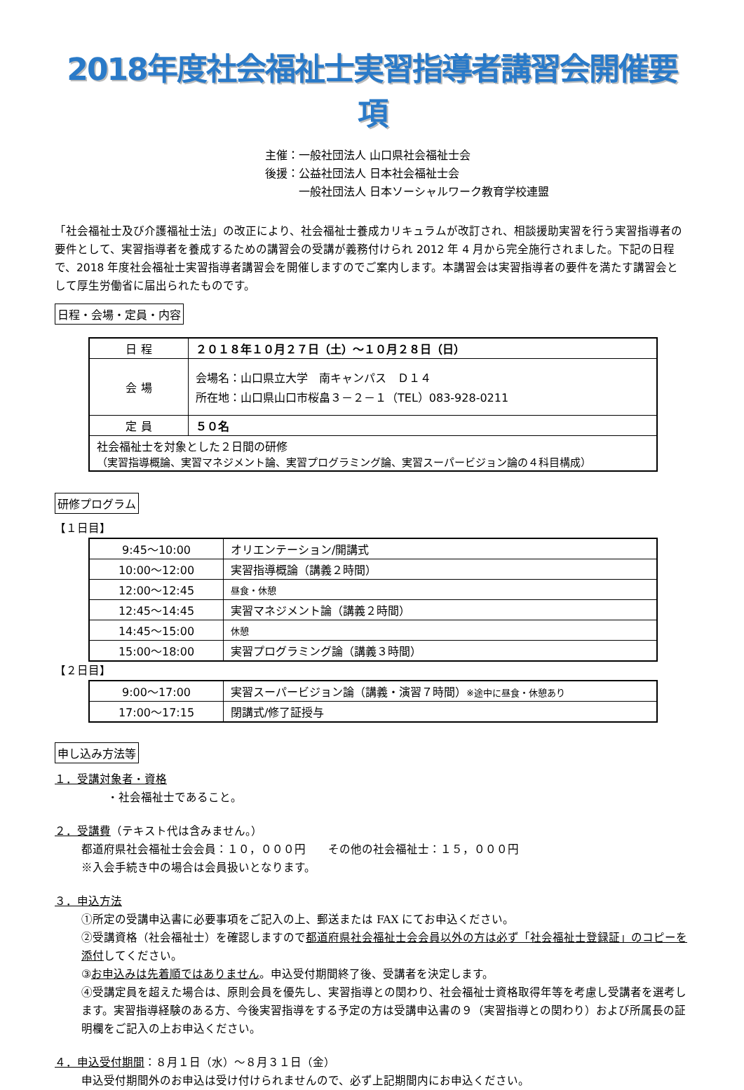2018年度社会福祉士実習指導者講習会開催要項
主催：一般社団法人 山口県社会福祉士会
後援：公益社団法人 日本社会福祉士会
　　　一般社団法人 日本ソーシャルワーク教育学校連盟
「社会福祉士及び介護福祉士法」の改正により、社会福祉士養成カリキュラムが改訂され、相談援助実習を行う実習指導者の要件として、実習指導者を養成するための講習会の受講が義務付けられ 2012 年 4 月から完全施行されました。下記の日程で、2018 年度社会福祉士実習指導者講習会を開催しますのでご案内します。本講習会は実習指導者の要件を満たす講習会として厚生労働省に届出られたものです。
日程・会場・定員・内容
| 日 程 | ２０１８年１０月２７日（土）～１０月２８日（日） |
| 会 場 | 会場名：山口県立大学 南キャンパス Ｄ１４ 所在地：山口県山口市桜畠３－２－１（TEL）083-928-0211 |
| 定 員 | ５０名 |
| 社会福祉士を対象とした２日間の研修 （実習指導概論、実習マネジメント論、実習プログラミング論、実習スーパービジョン論の４科目構成） | |
研修プログラム
【１日目】
| 9:45～10:00 | オリエンテーション/開講式 |
| 10:00～12:00 | 実習指導概論（講義２時間） |
| 12:00～12:45 | 昼食・休憩 |
| 12:45～14:45 | 実習マネジメント論（講義２時間） |
| 14:45～15:00 | 休憩 |
| 15:00～18:00 | 実習プログラミング論（講義３時間） |
【２日目】
| 9:00～17:00 | 実習スーパービジョン論（講義・演習７時間） ※途中に昼食・休憩あり |
| 17:00～17:15 | 閉講式/修了証授与 |
申し込み方法等
１．受講対象者・資格
・社会福祉士であること。
２．受講費（テキスト代は含みません。）
都道府県社会福祉士会会員：１０，０００円　　その他の社会福祉士：１５，０００円
※入会手続き中の場合は会員扱いとなります。
３．申込方法
①所定の受講申込書に必要事項をご記入の上、郵送または FAX にてお申込ください。
②受講資格（社会福祉士）を確認しますので都道府県社会福祉士会会員以外の方は必ず「社会福祉士登録証」のコピーを添付してください。
③お申込みは先着順ではありません。申込受付期間終了後、受講者を決定します。
④受講定員を超えた場合は、原則会員を優先し、実習指導との関わり、社会福祉士資格取得年等を考慮し受講者を選考します。実習指導経験のある方、今後実習指導をする予定の方は受講申込書の９（実習指導との関わり）および所属長の証明欄をご記入の上お申込ください。
４．申込受付期間：８月１日（水）～８月３１日（金）
申込受付期間外のお申込は受け付けられませんので、必ず上記期間内にお申込ください。